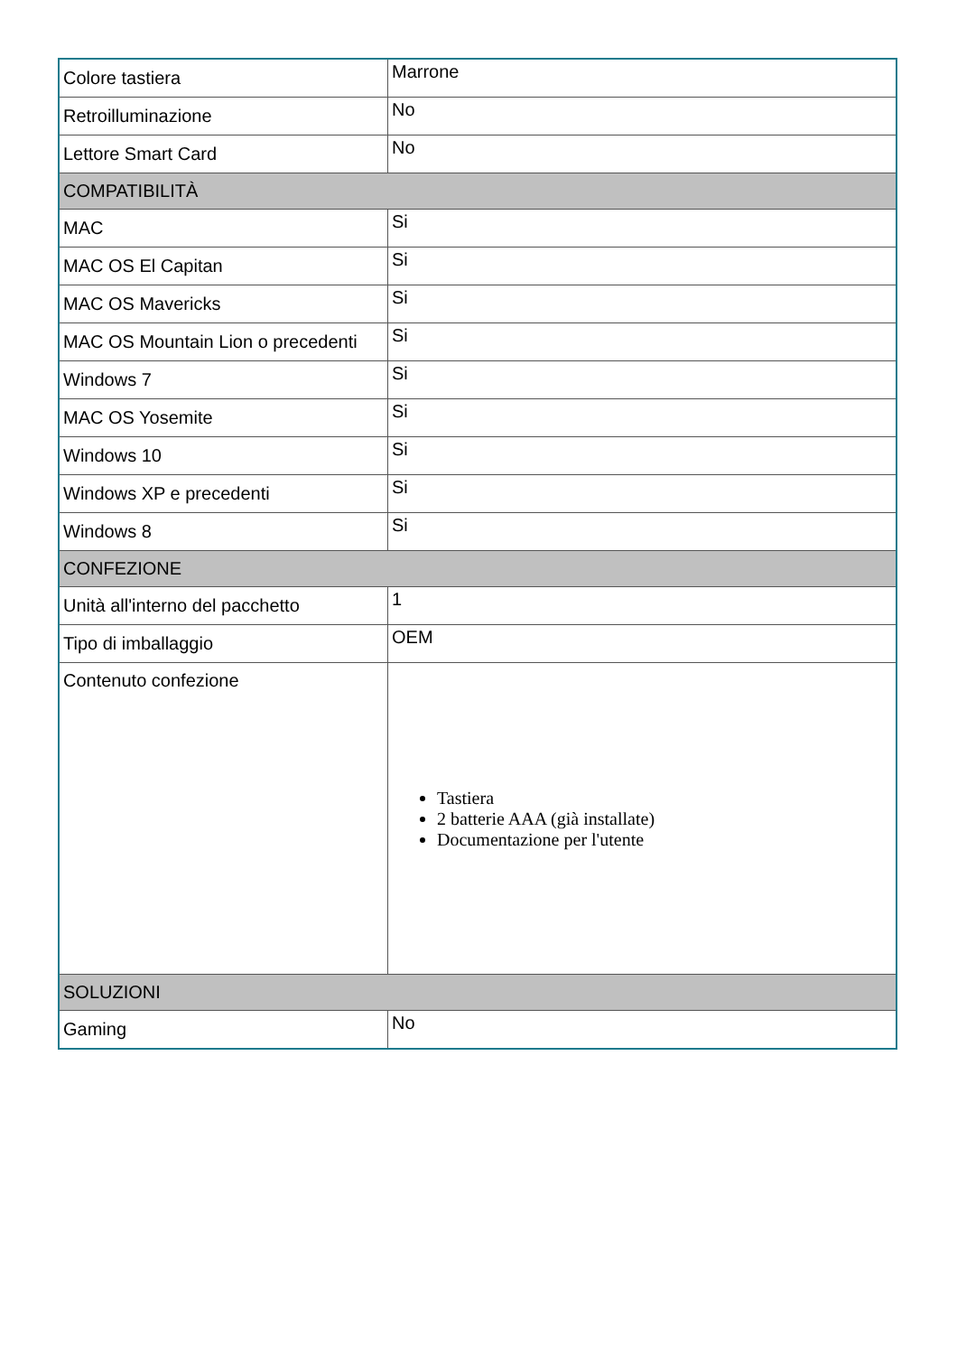| Colore tastiera | Marrone |
| Retroilluminazione | No |
| Lettore Smart Card | No |
| COMPATIBILITÀ | |
| MAC | Si |
| MAC OS El Capitan | Si |
| MAC OS Mavericks | Si |
| MAC OS Mountain Lion o precedenti | Si |
| Windows 7 | Si |
| MAC OS Yosemite | Si |
| Windows 10 | Si |
| Windows XP e precedenti | Si |
| Windows 8 | Si |
| CONFEZIONE | |
| Unità all'interno del pacchetto | 1 |
| Tipo di imballaggio | OEM |
| Contenuto confezione | Tastiera 2 batterie AAA (già installate) Documentazione per l'utente |
| SOLUZIONI | |
| Gaming | No |